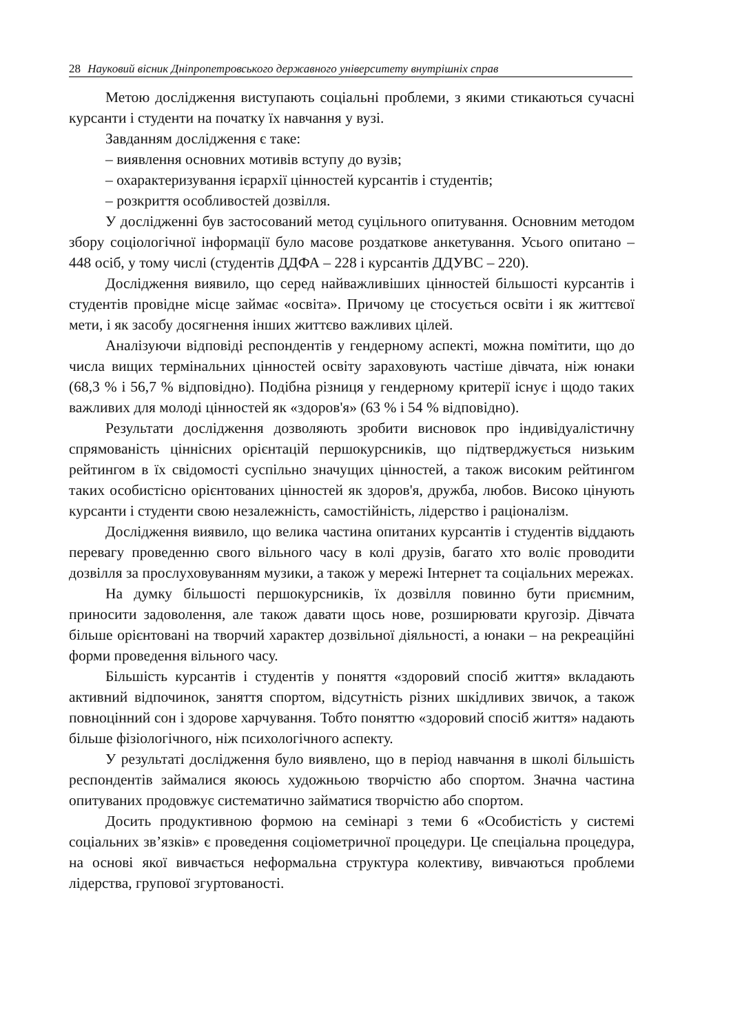28 Науковий вісник Дніпропетровського державного університету внутрішніх справ
Метою дослідження виступають соціальні проблеми, з якими стикаються сучасні курсанти і студенти на початку їх навчання у вузі.
Завданням дослідження є таке:
– виявлення основних мотивів вступу до вузів;
– охарактеризування ієрархії цінностей курсантів і студентів;
– розкриття особливостей дозвілля.
У дослідженні був застосований метод суцільного опитування. Основним методом збору соціологічної інформації було масове роздаткове анкетування. Усього опитано – 448 осіб, у тому числі (студентів ДДФА – 228 і курсантів ДДУВС – 220).
Дослідження виявило, що серед найважливіших цінностей більшості курсантів і студентів провідне місце займає «освіта». Причому це стосується освіти і як життєвої мети, і як засобу досягнення інших життєво важливих цілей.
Аналізуючи відповіді респондентів у гендерному аспекті, можна помітити, що до числа вищих термінальних цінностей освіту зараховують частіше дівчата, ніж юнаки (68,3 % і 56,7 % відповідно). Подібна різниця у гендерному критерії існує і щодо таких важливих для молоді цінностей як «здоров'я» (63 % і 54 % відповідно).
Результати дослідження дозволяють зробити висновок про індивідуалістичну спрямованість ціннісних орієнтацій першокурсників, що підтверджується низьким рейтингом в їх свідомості суспільно значущих цінностей, а також високим рейтингом таких особистісно орієнтованих цінностей як здоров'я, дружба, любов. Високо цінують курсанти і студенти свою незалежність, самостійність, лідерство і раціоналізм.
Дослідження виявило, що велика частина опитаних курсантів і студентів віддають перевагу проведенню свого вільного часу в колі друзів, багато хто воліє проводити дозвілля за прослуховуванням музики, а також у мережі Інтернет та соціальних мережах.
На думку більшості першокурсників, їх дозвілля повинно бути приємним, приносити задоволення, але також давати щось нове, розширювати кругозір. Дівчата більше орієнтовані на творчий характер дозвільної діяльності, а юнаки – на рекреаційні форми проведення вільного часу.
Більшість курсантів і студентів у поняття «здоровий спосіб життя» вкладають активний відпочинок, заняття спортом, відсутність різних шкідливих звичок, а також повноцінний сон і здорове харчування. Тобто поняттю «здоровий спосіб життя» надають більше фізіологічного, ніж психологічного аспекту.
У результаті дослідження було виявлено, що в період навчання в школі більшість респондентів займалися якоюсь художньою творчістю або спортом. Значна частина опитуваних продовжує систематично займатися творчістю або спортом.
Досить продуктивною формою на семінарі з теми 6 «Особистість у системі соціальних зв’язків» є проведення соціометричної процедури. Це спеціальна процедура, на основі якої вивчається неформальна структура колективу, вивчаються проблеми лідерства, групової згуртованості.